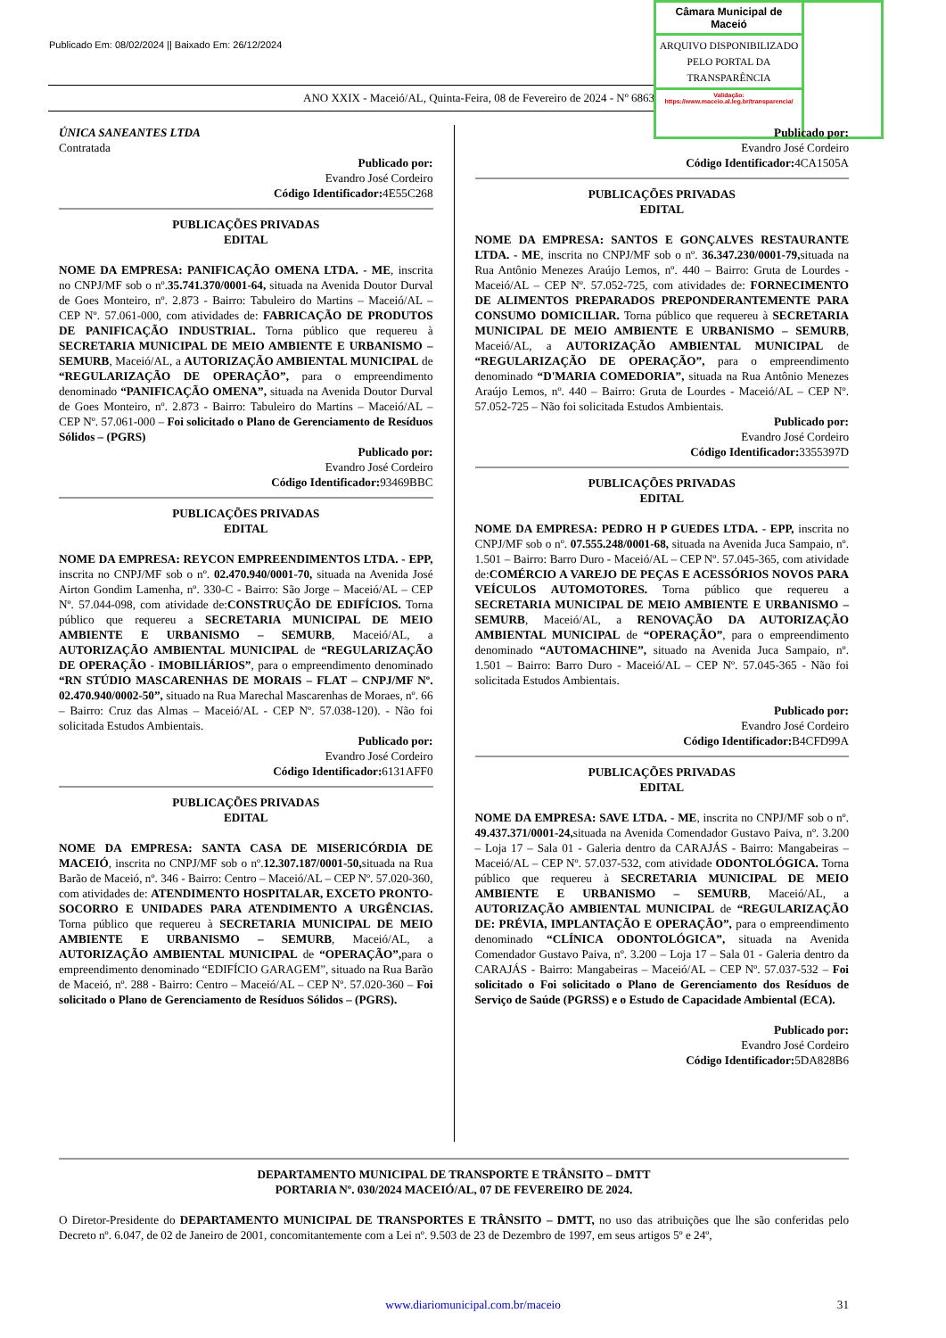Publicado Em: 08/02/2024 || Baixado Em: 26/12/2024
ANO XXIX - Maceió/AL, Quinta-Feira, 08 de Fevereiro de 2024 - Nº 6863
Câmara Municipal de Maceió
ARQUIVO DISPONIBILIZADO PELO PORTAL DA TRANSPARÊNCIA
Validação:
https://www.maceio.al.leg.br/transparencia/
ÚNICA SANEANTES LTDA
Contratada
Publicado por:
Evandro José Cordeiro
Código Identificador: 4E55C268
PUBLICAÇÕES PRIVADAS
EDITAL
NOME DA EMPRESA: PANIFICAÇÃO OMENA LTDA. - ME, inscrita no CNPJ/MF sob o nº.35.741.370/0001-64, situada na Avenida Doutor Durval de Goes Monteiro, nº. 2.873 - Bairro: Tabuleiro do Martins – Maceió/AL – CEP Nº. 57.061-000, com atividades de: FABRICAÇÃO DE PRODUTOS DE PANIFICAÇÃO INDUSTRIAL. Torna público que requereu à SECRETARIA MUNICIPAL DE MEIO AMBIENTE E URBANISMO – SEMURB, Maceió/AL, a AUTORIZAÇÃO AMBIENTAL MUNICIPAL de “REGULARIZAÇÃO DE OPERAÇÃO”, para o empreendimento denominado “PANIFICAÇÃO OMENA”, situada na Avenida Doutor Durval de Goes Monteiro, nº. 2.873 - Bairro: Tabuleiro do Martins – Maceió/AL – CEP Nº. 57.061-000 – Foi solicitado o Plano de Gerenciamento de Resíduos Sólidos – (PGRS)
Publicado por:
Evandro José Cordeiro
Código Identificador: 93469BBC
PUBLICAÇÕES PRIVADAS
EDITAL
NOME DA EMPRESA: REYCON EMPREENDIMENTOS LTDA. - EPP, inscrita no CNPJ/MF sob o nº. 02.470.940/0001-70, situada na Avenida José Airton Gondim Lamenha, nº. 330-C - Bairro: São Jorge – Maceió/AL – CEP Nº. 57.044-098, com atividade de:CONSTRUÇÃO DE EDIFÍCIOS. Torna público que requereu a SECRETARIA MUNICIPAL DE MEIO AMBIENTE E URBANISMO – SEMURB, Maceió/AL, a AUTORIZAÇÃO AMBIENTAL MUNICIPAL de “REGULARIZAÇÃO DE OPERAÇÃO - IMOBILIÁRIOS”, para o empreendimento denominado “RN STÚDIO MASCARENHAS DE MORAIS – FLAT – CNPJ/MF Nº. 02.470.940/0002-50”, situado na Rua Marechal Mascarenhas de Moraes, nº. 66 – Bairro: Cruz das Almas – Maceió/AL - CEP Nº. 57.038-120). - Não foi solicitada Estudos Ambientais.
Publicado por:
Evandro José Cordeiro
Código Identificador: 6131AFF0
PUBLICAÇÕES PRIVADAS
EDITAL
NOME DA EMPRESA: SANTA CASA DE MISERICÓRDIA DE MACEIÓ, inscrita no CNPJ/MF sob o nº.12.307.187/0001-50, situada na Rua Barão de Maceió, nº. 346 - Bairro: Centro – Maceió/AL – CEP Nº. 57.020-360, com atividades de: ATENDIMENTO HOSPITALAR, EXCETO PRONTO-SOCORRO E UNIDADES PARA ATENDIMENTO A URGÊNCIAS. Torna público que requereu à SECRETARIA MUNICIPAL DE MEIO AMBIENTE E URBANISMO – SEMURB, Maceió/AL, a AUTORIZAÇÃO AMBIENTAL MUNICIPAL de “OPERAÇÃO”, para o empreendimento denominado “EDIFÍCIO GARAGEM”, situado na Rua Barão de Maceió, nº. 288 - Bairro: Centro – Maceió/AL – CEP Nº. 57.020-360 – Foi solicitado o Plano de Gerenciamento de Resíduos Sólidos – (PGRS).
Publicado por:
Evandro José Cordeiro
Código Identificador: 4CA1505A
PUBLICAÇÕES PRIVADAS
EDITAL
NOME DA EMPRESA: SANTOS E GONÇALVES RESTAURANTE LTDA. - ME, inscrita no CNPJ/MF sob o nº. 36.347.230/0001-79, situada na Rua Antônio Menezes Araújo Lemos, nº. 440 – Bairro: Gruta de Lourdes - Maceió/AL – CEP Nº. 57.052-725, com atividades de: FORNECIMENTO DE ALIMENTOS PREPARADOS PREPONDERANTEMENTE PARA CONSUMO DOMICILIAR. Torna público que requereu à SECRETARIA MUNICIPAL DE MEIO AMBIENTE E URBANISMO – SEMURB, Maceió/AL, a AUTORIZAÇÃO AMBIENTAL MUNICIPAL de “REGULARIZAÇÃO DE OPERAÇÃO”, para o empreendimento denominado “D'MARIA COMEDORIA”, situada na Rua Antônio Menezes Araújo Lemos, nº. 440 – Bairro: Gruta de Lourdes - Maceió/AL – CEP Nº. 57.052-725 – Não foi solicitada Estudos Ambientais.
Publicado por:
Evandro José Cordeiro
Código Identificador: 3355397D
PUBLICAÇÕES PRIVADAS
EDITAL
NOME DA EMPRESA: PEDRO H P GUEDES LTDA. - EPP, inscrita no CNPJ/MF sob o nº. 07.555.248/0001-68, situada na Avenida Juca Sampaio, nº. 1.501 – Bairro: Barro Duro - Maceió/AL – CEP Nº. 57.045-365, com atividade de:COMÉRCIO A VAREJO DE PEÇAS E ACESSÓRIOS NOVOS PARA VEÍCULOS AUTOMOTORES. Torna público que requereu a SECRETARIA MUNICIPAL DE MEIO AMBIENTE E URBANISMO – SEMURB, Maceió/AL, a RENOVAÇÃO DA AUTORIZAÇÃO AMBIENTAL MUNICIPAL de “OPERAÇÃO”, para o empreendimento denominado “AUTOMACHINE”, situado na Avenida Juca Sampaio, nº. 1.501 – Bairro: Barro Duro - Maceió/AL – CEP Nº. 57.045-365 - Não foi solicitada Estudos Ambientais.
Publicado por:
Evandro José Cordeiro
Código Identificador: B4CFD99A
PUBLICAÇÕES PRIVADAS
EDITAL
NOME DA EMPRESA: SAVE LTDA. - ME, inscrita no CNPJ/MF sob o nº. 49.437.371/0001-24, situada na Avenida Comendador Gustavo Paiva, nº. 3.200 – Loja 17 – Sala 01 - Galeria dentro da CARAJÁS - Bairro: Mangabeiras – Maceió/AL – CEP Nº. 57.037-532, com atividade ODONTOLÓGICA. Torna público que requereu à SECRETARIA MUNICIPAL DE MEIO AMBIENTE E URBANISMO – SEMURB, Maceió/AL, a AUTORIZAÇÃO AMBIENTAL MUNICIPAL de “REGULARIZAÇÃO DE: PRÉVIA, IMPLANTAÇÃO E OPERAÇÃO”, para o empreendimento denominado “CLÍNICA ODONTOLÓGICA”, situada na Avenida Comendador Gustavo Paiva, nº. 3.200 – Loja 17 – Sala 01 - Galeria dentro da CARAJÁS - Bairro: Mangabeiras – Maceió/AL – CEP Nº. 57.037-532 – Foi solicitado o Foi solicitado o Plano de Gerenciamento dos Resíduos de Serviço de Saúde (PGRSS) e o Estudo de Capacidade Ambiental (ECA).
Publicado por:
Evandro José Cordeiro
Código Identificador: 5DA828B6
DEPARTAMENTO MUNICIPAL DE TRANSPORTE E TRÂNSITO – DMTT
PORTARIA Nº. 030/2024 MACEIÓ/AL, 07 DE FEVEREIRO DE 2024.
O Diretor-Presidente do DEPARTAMENTO MUNICIPAL DE TRANSPORTES E TRÂNSITO – DMTT, no uso das atribuições que lhe são conferidas pelo Decreto nº. 6.047, de 02 de Janeiro de 2001, concomitantemente com a Lei nº. 9.503 de 23 de Dezembro de 1997, em seus artigos 5º e 24º,
www.diariomunicipal.com.br/maceio 31